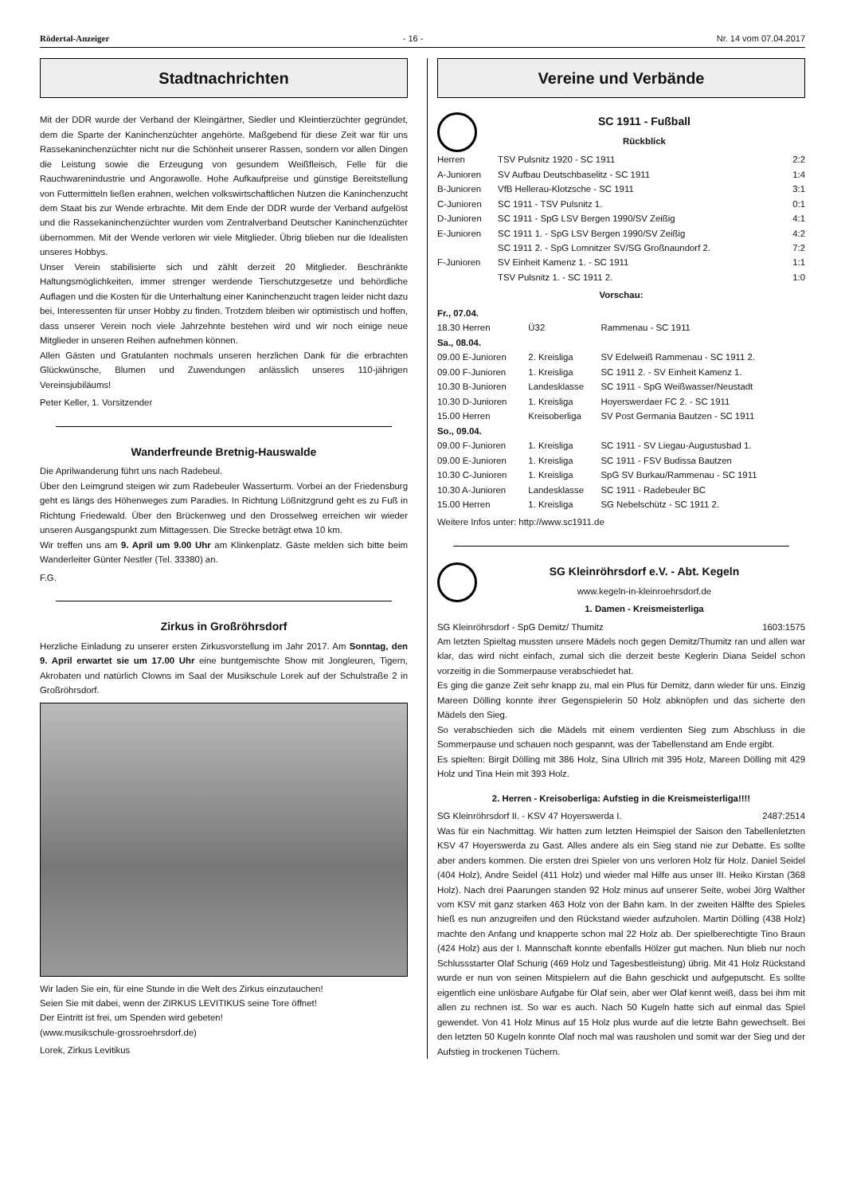Rödertal-Anzeiger - 16 - Nr. 14 vom 07.04.2017
Stadtnachrichten
Mit der DDR wurde der Verband der Kleingärtner, Siedler und Kleintierzüchter gegründet, dem die Sparte der Kaninchenzüchter angehörte. Maßgebend für diese Zeit war für uns Rassekaninchenzüchter nicht nur die Schönheit unserer Rassen, sondern vor allen Dingen die Leistung sowie die Erzeugung von gesundem Weißfleisch, Felle für die Rauchwarenindustrie und Angorawolle. Hohe Aufkaufpreise und günstige Bereitstellung von Futtermitteln ließen erahnen, welchen volkswirtschaftlichen Nutzen die Kaninchenzucht dem Staat bis zur Wende erbrachte. Mit dem Ende der DDR wurde der Verband aufgelöst und die Rassekaninchenzüchter wurden vom Zentralverband Deutscher Kaninchenzüchter übernommen. Mit der Wende verloren wir viele Mitglieder. Übrig blieben nur die Idealisten unseres Hobbys.
Unser Verein stabilisierte sich und zählt derzeit 20 Mitglieder. Beschränkte Haltungsmöglichkeiten, immer strenger werdende Tierschutzgesetze und behördliche Auflagen und die Kosten für die Unterhaltung einer Kaninchenzucht tragen leider nicht dazu bei, Interessenten für unser Hobby zu finden. Trotzdem bleiben wir optimistisch und hoffen, dass unserer Verein noch viele Jahrzehnte bestehen wird und wir noch einige neue Mitglieder in unseren Reihen aufnehmen können.
Allen Gästen und Gratulanten nochmals unseren herzlichen Dank für die erbrachten Glückwünsche, Blumen und Zuwendungen anlässlich unseres 110-jährigen Vereinsjubiläums!
Peter Keller, 1. Vorsitzender
Wanderfreunde Bretnig-Hauswalde
Die Aprilwanderung führt uns nach Radebeul.
Über den Leimgrund steigen wir zum Radebeuler Wasserturm. Vorbei an der Friedensburg geht es längs des Höhenweges zum Paradies. In Richtung Lößnitzgrund geht es zu Fuß in Richtung Friedewald. Über den Brückenweg und den Drosselweg erreichen wir wieder unseren Ausgangspunkt zum Mittagessen. Die Strecke beträgt etwa 10 km.
Wir treffen uns am 9. April um 9.00 Uhr am Klinkenplatz. Gäste melden sich bitte beim Wanderleiter Günter Nestler (Tel. 33380) an.
F.G.
Zirkus in Großröhrsdorf
Herzliche Einladung zu unserer ersten Zirkusvorstellung im Jahr 2017. Am Sonntag, den 9. April erwartet sie um 17.00 Uhr eine buntgemischte Show mit Jongleuren, Tigern, Akrobaten und natürlich Clowns im Saal der Musikschule Lorek auf der Schulstraße 2 in Großröhrsdorf.
Wir laden Sie ein, für eine Stunde in die Welt des Zirkus einzutauchen!
Seien Sie mit dabei, wenn der ZIRKUS LEVITIKUS seine Tore öffnet!
Der Eintritt ist frei, um Spenden wird gebeten!
(www.musikschule-grossroehrsdorf.de)
Lorek, Zirkus Levitikus
Vereine und Verbände
SC 1911 - Fußball
Rückblick
| Herren | TSV Pulsnitz 1920 - SC 1911 | 2:2 |
| A-Junioren | SV Aufbau Deutschbaselitz - SC 1911 | 1:4 |
| B-Junioren | VfB Hellerau-Klotzsche - SC 1911 | 3:1 |
| C-Junioren | SC 1911 - TSV Pulsnitz 1. | 0:1 |
| D-Junioren | SC 1911 - SpG LSV Bergen 1990/SV Zeißig | 4:1 |
| E-Junioren | SC 1911 1. - SpG LSV Bergen 1990/SV Zeißig | 4:2 |
| | SC 1911 2. - SpG Lomnitzer SV/SG Großnaundorf 2. | 7:2 |
| F-Junioren | SV Einheit Kamenz 1. - SC 1911 | 1:1 |
| | TSV Pulsnitz 1. - SC 1911 2. | 1:0 |
Vorschau:
| Fr., 07.04. | | |
| 18.30 Herren | Ü32 | Rammenau - SC 1911 |
| Sa., 08.04. | | |
| 09.00 E-Junioren | 2. Kreisliga | SV Edelweiß Rammenau - SC 1911 2. |
| 09.00 F-Junioren | 1. Kreisliga | SC 1911 2. - SV Einheit Kamenz 1. |
| 10.30 B-Junioren | Landesklasse | SC 1911 - SpG Weißwasser/Neustadt |
| 10.30 D-Junioren | 1. Kreisliga | Hoyerswerdaer FC 2. - SC 1911 |
| 15.00 Herren | Kreisoberliga | SV Post Germania Bautzen - SC 1911 |
| So., 09.04. | | |
| 09.00 F-Junioren | 1. Kreisliga | SC 1911 - SV Liegau-Augustusbad 1. |
| 09.00 E-Junioren | 1. Kreisliga | SC 1911 - FSV Budissa Bautzen |
| 10.30 C-Junioren | 1. Kreisliga | SpG SV Burkau/Rammenau - SC 1911 |
| 10.30 A-Junioren | Landesklasse | SC 1911 - Radebeuler BC |
| 15.00 Herren | 1. Kreisliga | SG Nebelschütz - SC 1911 2. |
Weitere Infos unter: http://www.sc1911.de
SG Kleinröhrsdorf e.V. - Abt. Kegeln
www.kegeln-in-kleinroehrsdorf.de
1. Damen - Kreismeisterliga
| SG Kleinröhrsdorf - SpG Demitz/ Thumitz | 1603:1575 |
Am letzten Spieltag mussten unsere Mädels noch gegen Demitz/Thumitz ran und allen war klar, das wird nicht einfach, zumal sich die derzeit beste Keglerin Diana Seidel schon vorzeitig in die Sommerpause verabschiedet hat.
Es ging die ganze Zeit sehr knapp zu, mal ein Plus für Demitz, dann wieder für uns. Einzig Mareen Dölling konnte ihrer Gegenspielerin 50 Holz abknöpfen und das sicherte den Mädels den Sieg.
So verabschieden sich die Mädels mit einem verdienten Sieg zum Abschluss in die Sommerpause und schauen noch gespannt, was der Tabellenstand am Ende ergibt.
Es spielten: Birgit Dölling mit 386 Holz, Sina Ullrich mit 395 Holz, Mareen Dölling mit 429 Holz und Tina Hein mit 393 Holz.
2. Herren - Kreisoberliga: Aufstieg in die Kreismeisterliga!!!!
| SG Kleinröhrsdorf II. - KSV 47 Hoyerswerda I. | 2487:2514 |
Was für ein Nachmittag. Wir hatten zum letzten Heimspiel der Saison den Tabellenletzten KSV 47 Hoyerswerda zu Gast. Alles andere als ein Sieg stand nie zur Debatte. Es sollte aber anders kommen. Die ersten drei Spieler von uns verloren Holz für Holz. Daniel Seidel (404 Holz), Andre Seidel (411 Holz) und wieder mal Hilfe aus unser III. Heiko Kirstan (368 Holz). Nach drei Paarungen standen 92 Holz minus auf unserer Seite, wobei Jörg Walther vom KSV mit ganz starken 463 Holz von der Bahn kam. In der zweiten Hälfte des Spieles hieß es nun anzugreifen und den Rückstand wieder aufzuholen. Martin Dölling (438 Holz) machte den Anfang und knapperte schon mal 22 Holz ab. Der spielberechtigte Tino Braun (424 Holz) aus der I. Mannschaft konnte ebenfalls Hölzer gut machen. Nun blieb nur noch Schlussstarter Olaf Schurig (469 Holz und Tagesbestleistung) übrig. Mit 41 Holz Rückstand wurde er nun von seinen Mitspielern auf die Bahn geschickt und aufgeputscht. Es sollte eigentlich eine unlösbare Aufgabe für Olaf sein, aber wer Olaf kennt weiß, dass bei ihm mit allen zu rechnen ist. So war es auch. Nach 50 Kugeln hatte sich auf einmal das Spiel gewendet. Von 41 Holz Minus auf 15 Holz plus wurde auf die letzte Bahn gewechselt. Bei den letzten 50 Kugeln konnte Olaf noch mal was rausholen und somit war der Sieg und der Aufstieg in trockenen Tüchern.